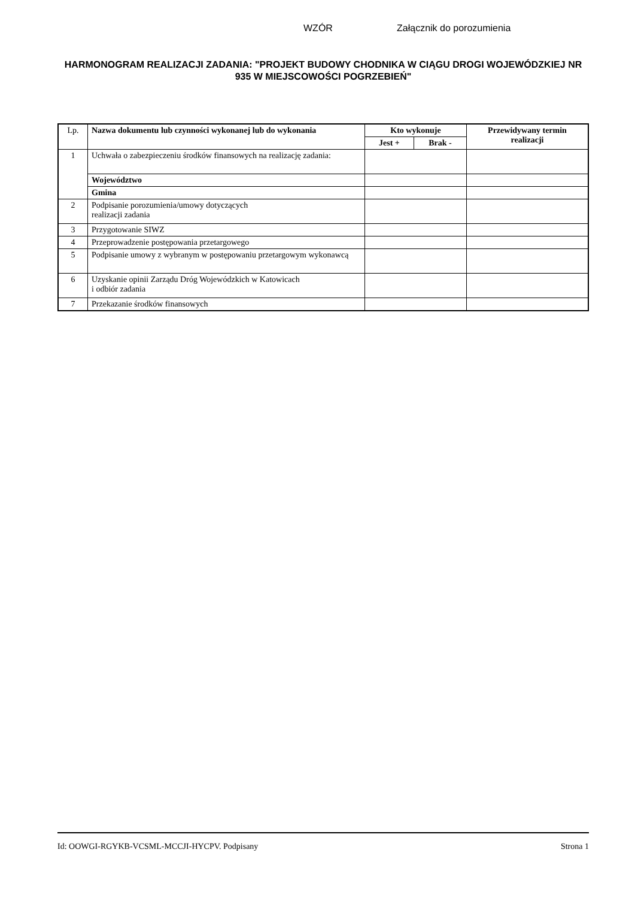WZÓR Załącznik do porozumienia
HARMONOGRAM REALIZACJI ZADANIA: "PROJEKT BUDOWY CHODNIKA W CIĄGU DROGI WOJEWÓDZKIEJ NR 935 W MIEJSCOWOŚCI POGRZEBIEŃ"
| Lp. | Nazwa dokumentu lub czynności wykonanej lub do wykonania | Kto wykonuje | | Przewidywany termin realizacji |
| --- | --- | --- | --- | --- |
| | | Jest + | Brak - | |
| 1 | Uchwała o zabezpieczeniu środków finansowych na realizację zadania: | | | |
| | Województwo | | | |
| | Gmina | | | |
| 2 | Podpisanie porozumienia/umowy dotyczących realizacji zadania | | | |
| 3 | Przygotowanie SIWZ | | | |
| 4 | Przeprowadzenie postępowania przetargowego | | | |
| 5 | Podpisanie umowy z wybranym w postępowaniu przetargowym wykonawcą | | | |
| 6 | Uzyskanie opinii Zarządu Dróg Wojewódzkich w Katowicach i odbiór zadania | | | |
| 7 | Przekazanie środków finansowych | | | |
Id: OOWGI-RGYKB-VCSML-MCCJI-HYCPV. Podpisany Strona 1